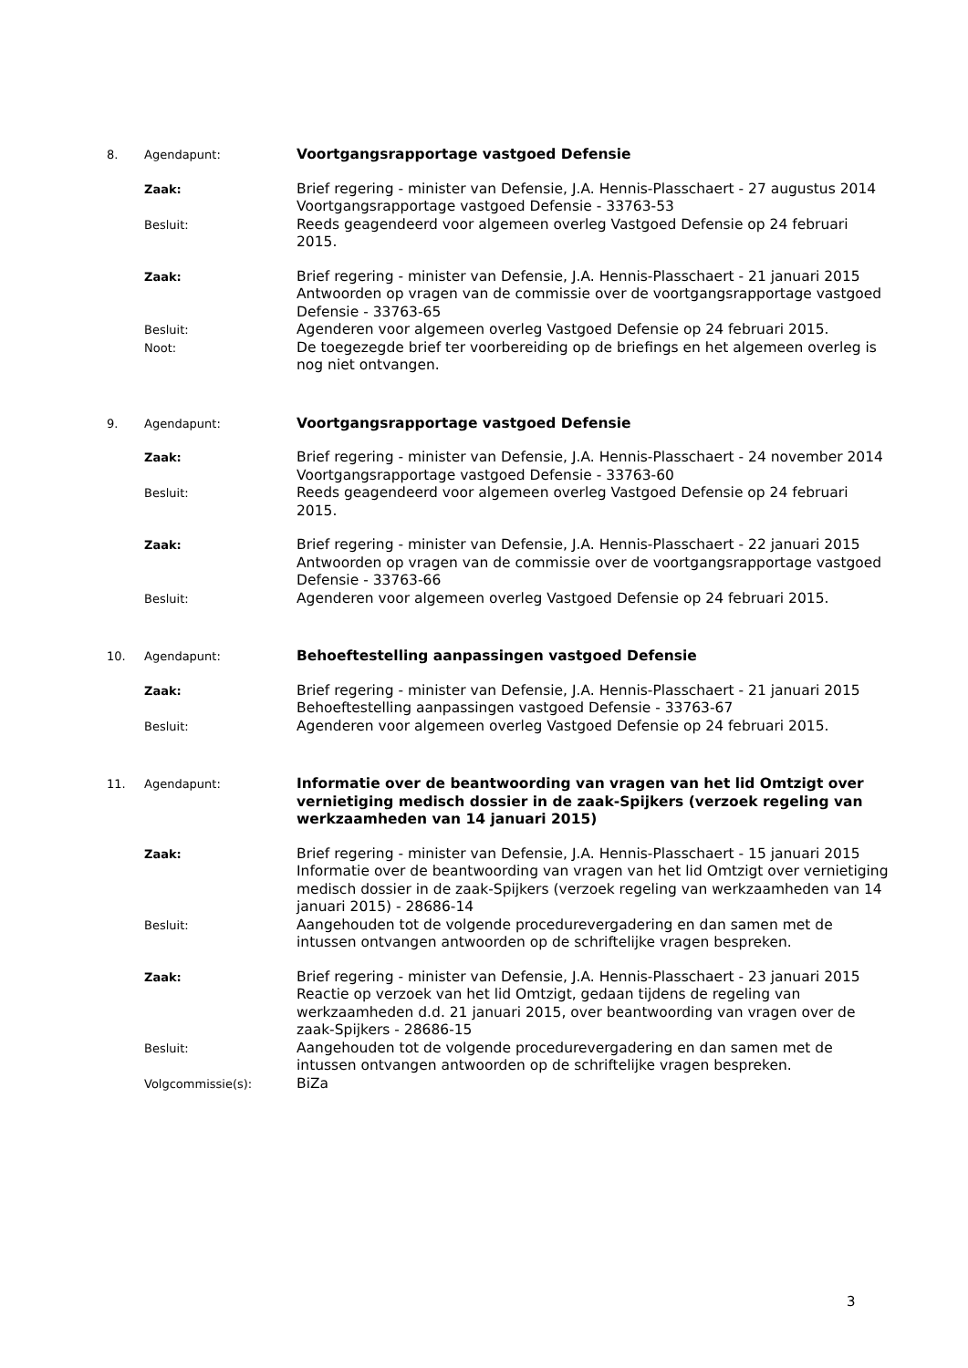8. Agendapunt:
Voortgangsrapportage vastgoed Defensie
Zaak:
Brief regering - minister van Defensie, J.A. Hennis-Plasschaert - 27 augustus 2014
Voortgangsrapportage vastgoed Defensie - 33763-53
Besluit:
Reeds geagendeerd voor algemeen overleg Vastgoed Defensie op 24 februari 2015.
Zaak:
Brief regering - minister van Defensie, J.A. Hennis-Plasschaert - 21 januari 2015
Antwoorden op vragen van de commissie over de voortgangsrapportage vastgoed Defensie - 33763-65
Besluit:
Agenderen voor algemeen overleg Vastgoed Defensie op 24 februari 2015.
Noot:
De toegezegde brief ter voorbereiding op de briefings en het algemeen overleg is nog niet ontvangen.
9. Agendapunt:
Voortgangsrapportage vastgoed Defensie
Zaak:
Brief regering - minister van Defensie, J.A. Hennis-Plasschaert - 24 november 2014
Voortgangsrapportage vastgoed Defensie - 33763-60
Besluit:
Reeds geagendeerd voor algemeen overleg Vastgoed Defensie op 24 februari 2015.
Zaak:
Brief regering - minister van Defensie, J.A. Hennis-Plasschaert - 22 januari 2015
Antwoorden op vragen van de commissie over de voortgangsrapportage vastgoed Defensie - 33763-66
Besluit:
Agenderen voor algemeen overleg Vastgoed Defensie op 24 februari 2015.
10. Agendapunt:
Behoeftestelling aanpassingen vastgoed Defensie
Zaak:
Brief regering - minister van Defensie, J.A. Hennis-Plasschaert - 21 januari 2015
Behoeftestelling aanpassingen vastgoed Defensie - 33763-67
Besluit:
Agenderen voor algemeen overleg Vastgoed Defensie op 24 februari 2015.
11. Agendapunt:
Informatie over de beantwoording van vragen van het lid Omtzigt over vernietiging medisch dossier in de zaak-Spijkers (verzoek regeling van werkzaamheden van 14 januari 2015)
Zaak:
Brief regering - minister van Defensie, J.A. Hennis-Plasschaert - 15 januari 2015
Informatie over de beantwoording van vragen van het lid Omtzigt over vernietiging medisch dossier in de zaak-Spijkers (verzoek regeling van werkzaamheden van 14 januari 2015) - 28686-14
Besluit:
Aangehouden tot de volgende procedurevergadering en dan samen met de intussen ontvangen antwoorden op de schriftelijke vragen bespreken.
Zaak:
Brief regering - minister van Defensie, J.A. Hennis-Plasschaert - 23 januari 2015
Reactie op verzoek van het lid Omtzigt, gedaan tijdens de regeling van werkzaamheden d.d. 21 januari 2015, over beantwoording van vragen over de zaak-Spijkers - 28686-15
Besluit:
Aangehouden tot de volgende procedurevergadering en dan samen met de intussen ontvangen antwoorden op de schriftelijke vragen bespreken.
Volgcommissie(s):
BiZa
3